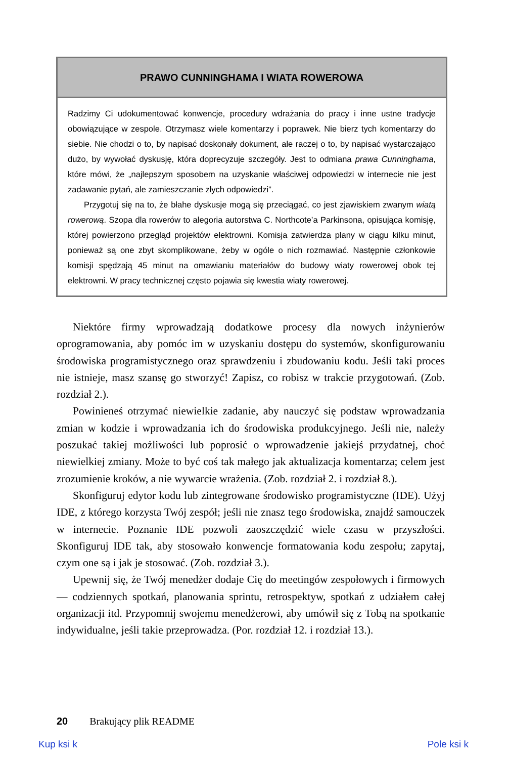PRAWO CUNNINGHAMA I WIATA ROWEROWA
Radzimy Ci udokumentować konwencje, procedury wdrażania do pracy i inne ustne tradycje obowiązujące w zespole. Otrzymasz wiele komentarzy i poprawek. Nie bierz tych komentarzy do siebie. Nie chodzi o to, by napisać doskonały dokument, ale raczej o to, by napisać wystarczająco dużo, by wywołać dyskusję, która doprecyzuje szczegóły. Jest to odmiana prawa Cunninghama, które mówi, że „najlepszym sposobem na uzyskanie właściwej odpowiedzi w internecie nie jest zadawanie pytań, ale zamieszczanie złych odpowiedzi”.
Przygotuj się na to, że błahe dyskusje mogą się przeciągać, co jest zjawiskiem zwanym wiatą rowerową. Szopa dla rowerów to alegoria autorstwa C. Northcote’a Parkinsona, opisująca komisję, której powierzono przegląd projektów elektrowni. Komisja zatwierdza plany w ciągu kilku minut, ponieważ są one zbyt skomplikowane, żeby w ogóle o nich rozmawiać. Następnie członkowie komisji spędzają 45 minut na omawianiu materiałów do budowy wiaty rowerowej obok tej elektrowni. W pracy technicznej często pojawia się kwestia wiaty rowerowej.
Niektóre firmy wprowadzają dodatkowe procesy dla nowych inżynierów oprogramowania, aby pomóc im w uzyskaniu dostępu do systemów, skonfigurowaniu środowiska programistycznego oraz sprawdzeniu i zbudowaniu kodu. Jeśli taki proces nie istnieje, masz szansę go stworzyć! Zapisz, co robisz w trakcie przygotowań. (Zob. rozdział 2.).
Powinieneś otrzymać niewielkie zadanie, aby nauczyć się podstaw wprowadzania zmian w kodzie i wprowadzania ich do środowiska produkcyjnego. Jeśli nie, należy poszukać takiej możliwości lub poprosić o wprowadzenie jakiejś przydatnej, choć niewielkiej zmiany. Może to być coś tak małego jak aktualizacja komentarza; celem jest zrozumienie kroków, a nie wywarcie wrażenia. (Zob. rozdział 2. i rozdział 8.).
Skonfiguruj edytor kodu lub zintegrowane środowisko programistyczne (IDE). Użyj IDE, z którego korzysta Twój zespół; jeśli nie znasz tego środowiska, znajdź samouczek w internecie. Poznanie IDE pozwoli zaoszczędzić wiele czasu w przyszłości. Skonfiguruj IDE tak, aby stosowało konwencje formatowania kodu zespołu; zapytaj, czym one są i jak je stosować. (Zob. rozdział 3.).
Upewnij się, że Twój menedżer dodaje Cię do meetingów zespołowych i firmowych — codziennych spotkań, planowania sprintu, retrospektyw, spotkań z udziałem całej organizacji itd. Przypomnij swojemu menedżerowi, aby umówił się z Tobą na spotkanie indywidualne, jeśli takie przeprowadza. (Por. rozdział 12. i rozdział 13.).
20 Brakujący plik README
Kup ksi k Pole ksi k